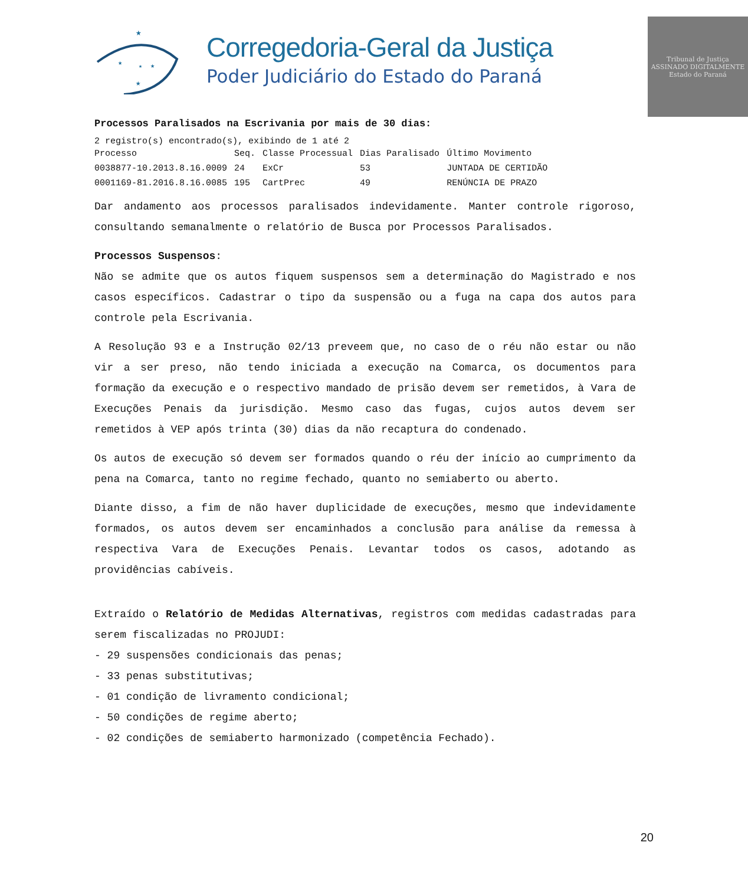★
★
★
★
★
Corregedoria-Geral da Justiça
Poder Judiciário do Estado do Paraná
Tribunal de Justiça
ASSINADO DIGITALMENTE
Estado do Paraná
Processos Paralisados na Escrivania por mais de 30 dias:
2 registro(s) encontrado(s), exibindo de 1 até 2
| Processo | Seq. | Classe Processual | Dias Paralisado | Último Movimento |
| --- | --- | --- | --- | --- |
| 0038877-10.2013.8.16.0009 | 24 | ExCr | 53 | JUNTADA DE CERTIDÃO |
| 0001169-81.2016.8.16.0085 | 195 | CartPrec | 49 | RENÚNCIA DE PRAZO |
Dar andamento aos processos paralisados indevidamente. Manter controle rigoroso, consultando semanalmente o relatório de Busca por Processos Paralisados.
Processos Suspensos:
Não se admite que os autos fiquem suspensos sem a determinação do Magistrado e nos casos específicos. Cadastrar o tipo da suspensão ou a fuga na capa dos autos para controle pela Escrivania.
A Resolução 93 e a Instrução 02/13 preveem que, no caso de o réu não estar ou não vir a ser preso, não tendo iniciada a execução na Comarca, os documentos para formação da execução e o respectivo mandado de prisão devem ser remetidos, à Vara de Execuções Penais da jurisdição. Mesmo caso das fugas, cujos autos devem ser remetidos à VEP após trinta (30) dias da não recaptura do condenado.
Os autos de execução só devem ser formados quando o réu der início ao cumprimento da pena na Comarca, tanto no regime fechado, quanto no semiaberto ou aberto.
Diante disso, a fim de não haver duplicidade de execuções, mesmo que indevidamente formados, os autos devem ser encaminhados a conclusão para análise da remessa à respectiva Vara de Execuções Penais. Levantar todos os casos, adotando as providências cabíveis.
Extraído o Relatório de Medidas Alternativas, registros com medidas cadastradas para serem fiscalizadas no PROJUDI:
- 29 suspensões condicionais das penas;
- 33 penas substitutivas;
- 01 condição de livramento condicional;
- 50 condições de regime aberto;
- 02 condições de semiaberto harmonizado (competência Fechado).
20